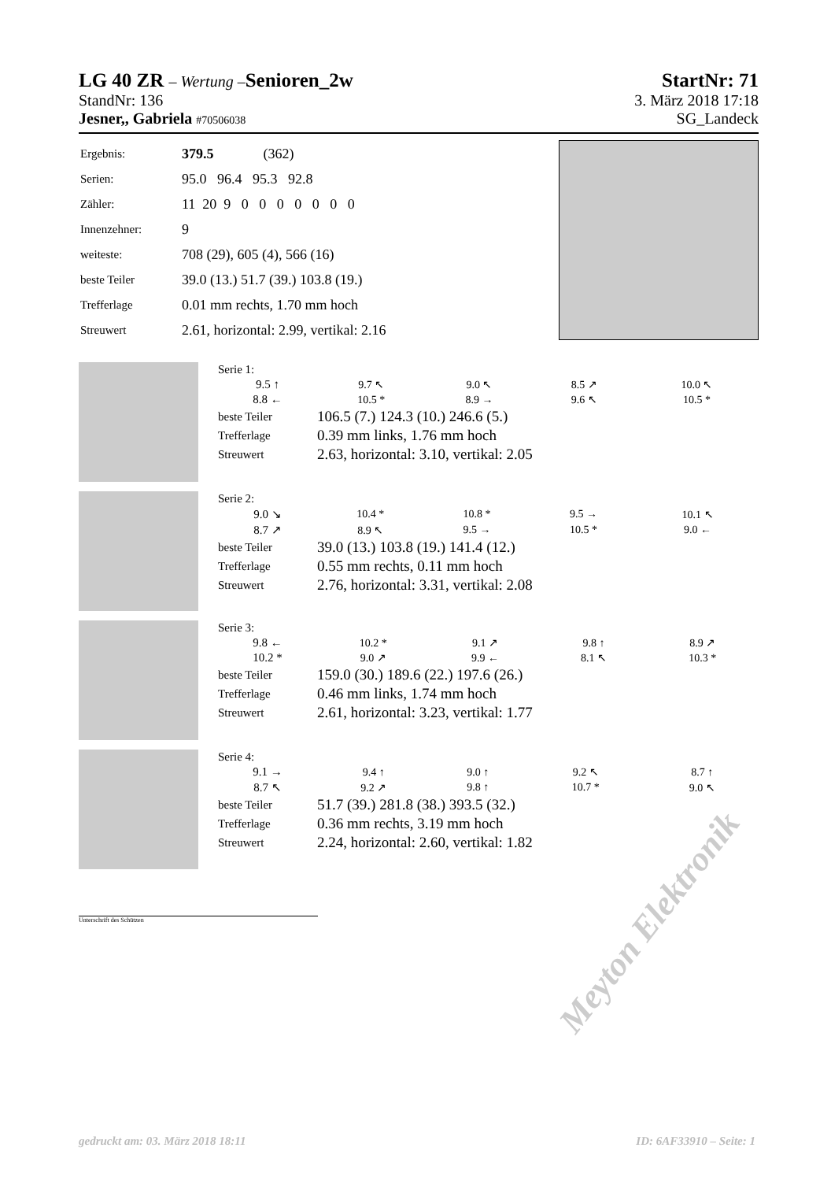LG 40 ZR – Wertung – Senioren_2w StartNr: 71
StandNr: 136 3. März 2018 17:18
Jesner,, Gabriela #70506038 SG_Landeck
| Ergebnis: | 379.5 (362) |
| Serien: | 95.0 96.4 95.3 92.8 |
| Zähler: | 11 20 9 0 0 0 0 0 0 0 |
| Innenzehner: | 9 |
| weiteste: | 708 (29), 605 (4), 566 (16) |
| beste Teiler | 39.0 (13.) 51.7 (39.) 103.8 (19.) |
| Trefferlage | 0.01 mm rechts, 1.70 mm hoch |
| Streuwert | 2.61, horizontal: 2.99, vertikal: 2.16 |
| Serie 1: | | | | |
| 9.5 ↑ | 9.7 ↖ | 9.0 ↖ | 8.5 ↗ | 10.0 ↖ |
| 8.8 ← | 10.5 * | 8.9 → | 9.6 ↖ | 10.5 * |
| beste Teiler | 106.5 (7.) 124.3 (10.) 246.6 (5.) | | | |
| Trefferlage | 0.39 mm links, 1.76 mm hoch | | | |
| Streuwert | 2.63, horizontal: 3.10, vertikal: 2.05 | | | |
| Serie 2: | | | | |
| 9.0 ↘ | 10.4 * | 10.8 * | 9.5 → | 10.1 ↖ |
| 8.7 ↗ | 8.9 ↖ | 9.5 → | 10.5 * | 9.0 ← |
| beste Teiler | 39.0 (13.) 103.8 (19.) 141.4 (12.) | | | |
| Trefferlage | 0.55 mm rechts, 0.11 mm hoch | | | |
| Streuwert | 2.76, horizontal: 3.31, vertikal: 2.08 | | | |
| Serie 3: | | | | |
| 9.8 ← | 10.2 * | 9.1 ↗ | 9.8 ↑ | 8.9 ↗ |
| 10.2 * | 9.0 ↗ | 9.9 ← | 8.1 ↖ | 10.3 * |
| beste Teiler | 159.0 (30.) 189.6 (22.) 197.6 (26.) | | | |
| Trefferlage | 0.46 mm links, 1.74 mm hoch | | | |
| Streuwert | 2.61, horizontal: 3.23, vertikal: 1.77 | | | |
| Serie 4: | | | | |
| 9.1 → | 9.4 ↑ | 9.0 ↑ | 9.2 ↖ | 8.7 ↑ |
| 8.7 ↖ | 9.2 ↗ | 9.8 ↑ | 10.7 * | 9.0 ↖ |
| beste Teiler | 51.7 (39.) 281.8 (38.) 393.5 (32.) | | | |
| Trefferlage | 0.36 mm rechts, 3.19 mm hoch | | | |
| Streuwert | 2.24, horizontal: 2.60, vertikal: 1.82 | | | |
Unterschrift des Schützen
Meyton Elektronik
gedruckt am: 03. März 2018 18:11 ID: 6AF33910 – Seite: 1